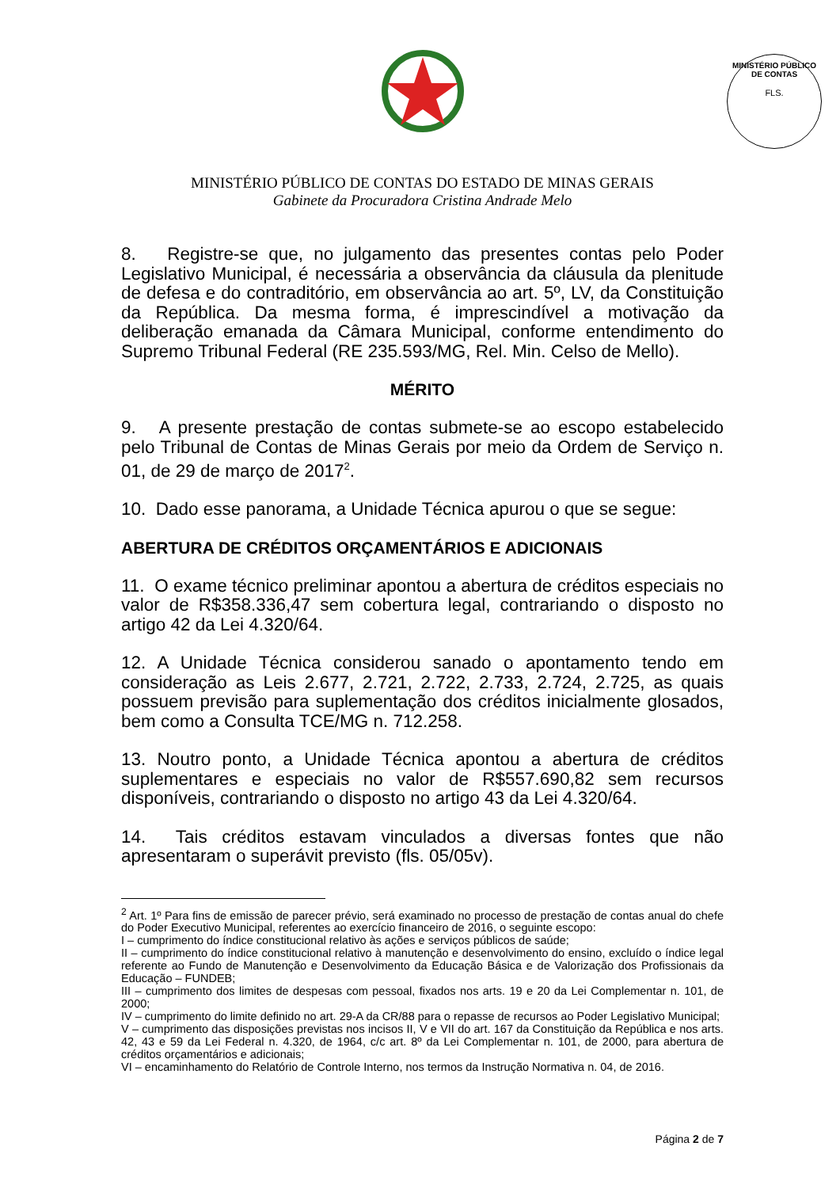MINISTÉRIO PÚBLICO DE CONTAS
FLS.
MINISTÉRIO PÚBLICO DE CONTAS DO ESTADO DE MINAS GERAIS
Gabinete da Procuradora Cristina Andrade Melo
8. Registre-se que, no julgamento das presentes contas pelo Poder Legislativo Municipal, é necessária a observância da cláusula da plenitude de defesa e do contraditório, em observância ao art. 5º, LV, da Constituição da República. Da mesma forma, é imprescindível a motivação da deliberação emanada da Câmara Municipal, conforme entendimento do Supremo Tribunal Federal (RE 235.593/MG, Rel. Min. Celso de Mello).
MÉRITO
9. A presente prestação de contas submete-se ao escopo estabelecido pelo Tribunal de Contas de Minas Gerais por meio da Ordem de Serviço n. 01, de 29 de março de 2017<sup>2</sup>.
10. Dado esse panorama, a Unidade Técnica apurou o que se segue:
ABERTURA DE CRÉDITOS ORÇAMENTÁRIOS E ADICIONAIS
11. O exame técnico preliminar apontou a abertura de créditos especiais no valor de R$358.336,47 sem cobertura legal, contrariando o disposto no artigo 42 da Lei 4.320/64.
12. A Unidade Técnica considerou sanado o apontamento tendo em consideração as Leis 2.677, 2.721, 2.722, 2.733, 2.724, 2.725, as quais possuem previsão para suplementação dos créditos inicialmente glosados, bem como a Consulta TCE/MG n. 712.258.
13. Noutro ponto, a Unidade Técnica apontou a abertura de créditos suplementares e especiais no valor de R$557.690,82 sem recursos disponíveis, contrariando o disposto no artigo 43 da Lei 4.320/64.
14. Tais créditos estavam vinculados a diversas fontes que não apresentaram o superávit previsto (fls. 05/05v).
<sup>2</sup> Art. 1º Para fins de emissão de parecer prévio, será examinado no processo de prestação de contas anual do chefe do Poder Executivo Municipal, referentes ao exercício financeiro de 2016, o seguinte escopo:
I – cumprimento do índice constitucional relativo às ações e serviços públicos de saúde;
II – cumprimento do índice constitucional relativo à manutenção e desenvolvimento do ensino, excluído o índice legal referente ao Fundo de Manutenção e Desenvolvimento da Educação Básica e de Valorização dos Profissionais da Educação – FUNDEB;
III – cumprimento dos limites de despesas com pessoal, fixados nos arts. 19 e 20 da Lei Complementar n. 101, de 2000;
IV – cumprimento do limite definido no art. 29-A da CR/88 para o repasse de recursos ao Poder Legislativo Municipal;
V – cumprimento das disposições previstas nos incisos II, V e VII do art. 167 da Constituição da República e nos arts. 42, 43 e 59 da Lei Federal n. 4.320, de 1964, c/c art. 8º da Lei Complementar n. 101, de 2000, para abertura de créditos orçamentários e adicionais;
VI – encaminhamento do Relatório de Controle Interno, nos termos da Instrução Normativa n. 04, de 2016.
Página 2 de 7